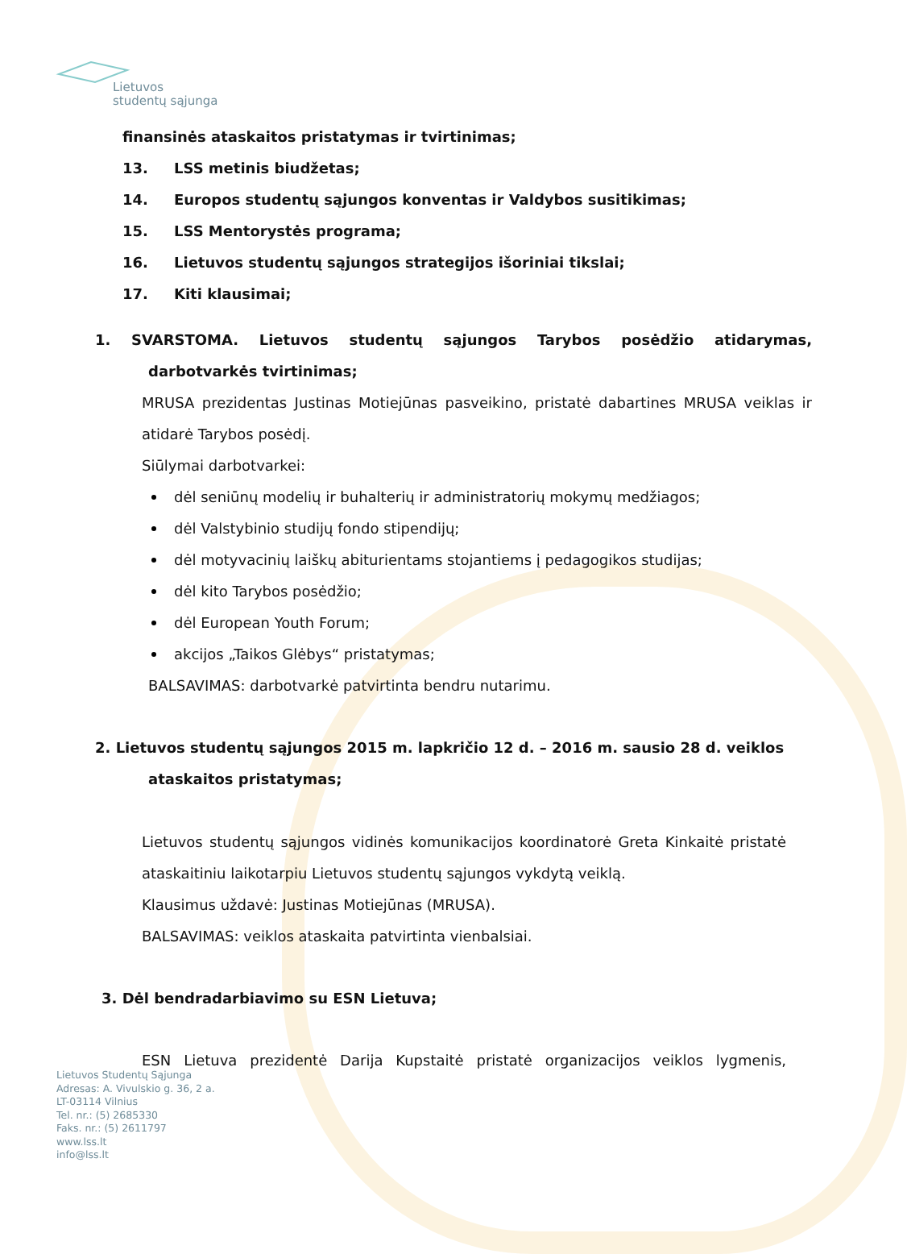Lietuvos
studentų sąjunga
finansinės ataskaitos pristatymas ir tvirtinimas;
13. LSS metinis biudžetas;
14. Europos studentų sąjungos konventas ir Valdybos susitikimas;
15. LSS Mentorystės programa;
16. Lietuvos studentų sąjungos strategijos išoriniai tikslai;
17. Kiti klausimai;
1. SVARSTOMA. Lietuvos studentų sąjungos Tarybos posėdžio atidarymas,
darbotvarkės tvirtinimas;
MRUSA prezidentas Justinas Motiejūnas pasveikino, pristatė dabartines MRUSA veiklas ir atidarė Tarybos posėdį.
Siūlymai darbotvarkei:
dėl seniūnų modelių ir buhalterių ir administratorių mokymų medžiagos;
dėl Valstybinio studijų fondo stipendijų;
dėl motyvacinių laiškų abiturientams stojantiems į pedagogikos studijas;
dėl kito Tarybos posėdžio;
dėl European Youth Forum;
akcijos „Taikos Glėbys“ pristatymas;
BALSAVIMAS: darbotvarkė patvirtinta bendru nutarimu.
2. Lietuvos studentų sąjungos 2015 m. lapkričio 12 d. – 2016 m. sausio 28 d. veiklos
ataskaitos pristatymas;
Lietuvos studentų sąjungos vidinės komunikacijos koordinatorė Greta Kinkaitė pristatė ataskaitiniu laikotarpiu Lietuvos studentų sąjungos vykdytą veiklą.
Klausimus uždavė: Justinas Motiejūnas (MRUSA).
BALSAVIMAS: veiklos ataskaita patvirtinta vienbalsiai.
3. Dėl bendradarbiavimo su ESN Lietuva;
ESN Lietuva prezidentė Darija Kupstaitė pristatė organizacijos veiklos lygmenis,
Lietuvos Studentų Sąjunga
Adresas: A. Vivulskio g. 36, 2 a.
LT-03114 Vilnius
Tel. nr.: (5) 2685330
Faks. nr.: (5) 2611797
www.lss.lt
info@lss.lt